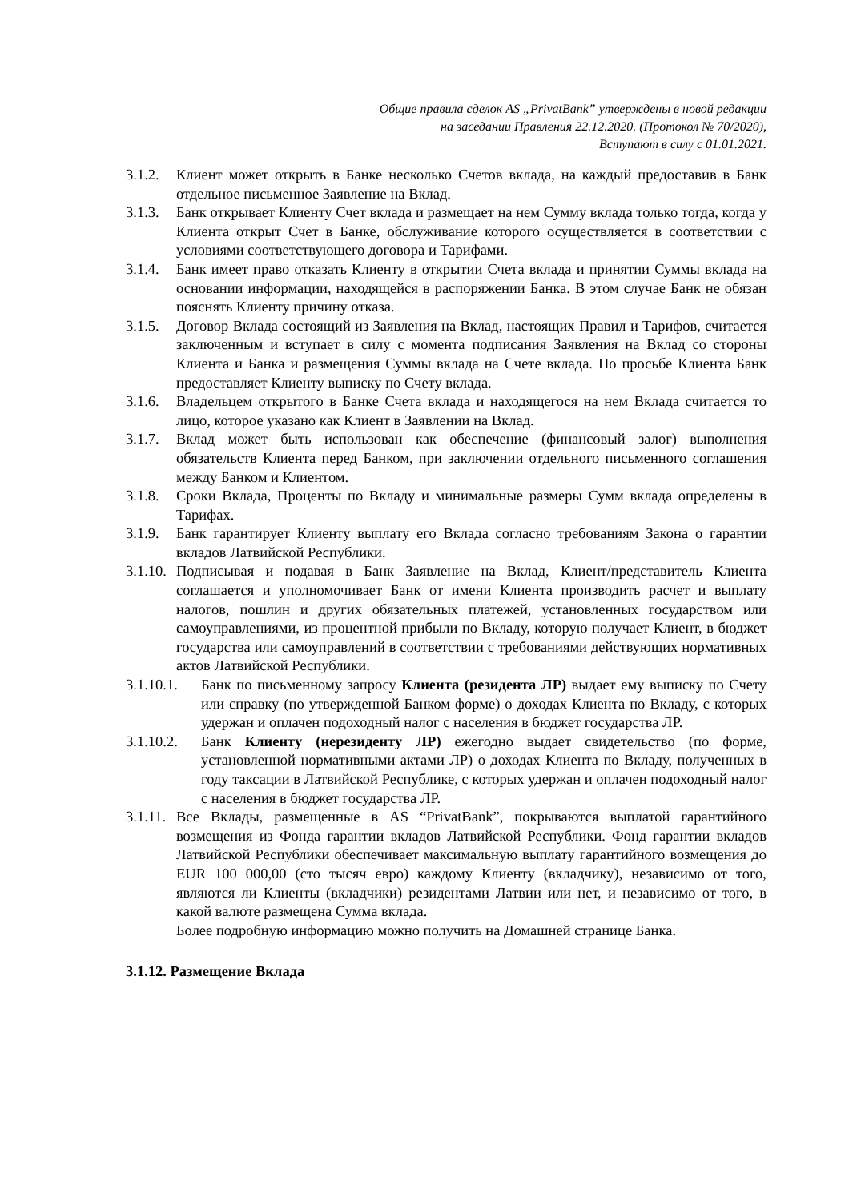Общие правила сделок AS „PrivatBank” утверждены в новой редакции
на заседании Правления 22.12.2020. (Протокол № 70/2020),
Вступают в силу с 01.01.2021.
3.1.2. Клиент может открыть в Банке несколько Счетов вклада, на каждый предоставив в Банк отдельное письменное Заявление на Вклад.
3.1.3. Банк открывает Клиенту Счет вклада и размещает на нем Сумму вклада только тогда, когда у Клиента открыт Счет в Банке, обслуживание которого осуществляется в соответствии с условиями соответствующего договора и Тарифами.
3.1.4. Банк имеет право отказать Клиенту в открытии Счета вклада и принятии Суммы вклада на основании информации, находящейся в распоряжении Банка. В этом случае Банк не обязан пояснять Клиенту причину отказа.
3.1.5. Договор Вклада состоящий из Заявления на Вклад, настоящих Правил и Тарифов, считается заключенным и вступает в силу с момента подписания Заявления на Вклад со стороны Клиента и Банка и размещения Суммы вклада на Счете вклада. По просьбе Клиента Банк предоставляет Клиенту выписку по Счету вклада.
3.1.6. Владельцем открытого в Банке Счета вклада и находящегося на нем Вклада считается то лицо, которое указано как Клиент в Заявлении на Вклад.
3.1.7. Вклад может быть использован как обеспечение (финансовый залог) выполнения обязательств Клиента перед Банком, при заключении отдельного письменного соглашения между Банком и Клиентом.
3.1.8. Сроки Вклада, Проценты по Вкладу и минимальные размеры Сумм вклада определены в Тарифах.
3.1.9. Банк гарантирует Клиенту выплату его Вклада согласно требованиям Закона о гарантии вкладов Латвийской Республики.
3.1.10. Подписывая и подавая в Банк Заявление на Вклад, Клиент/представитель Клиента соглашается и уполномочивает Банк от имени Клиента производить расчет и выплату налогов, пошлин и других обязательных платежей, установленных государством или самоуправлениями, из процентной прибыли по Вкладу, которую получает Клиент, в бюджет государства или самоуправлений в соответствии с требованиями действующих нормативных актов Латвийской Республики.
3.1.10.1. Банк по письменному запросу Клиента (резидента ЛР) выдает ему выписку по Счету или справку (по утвержденной Банком форме) о доходах Клиента по Вкладу, с которых удержан и оплачен подоходный налог с населения в бюджет государства ЛР.
3.1.10.2. Банк Клиенту (нерезиденту ЛР) ежегодно выдает свидетельство (по форме, установленной нормативными актами ЛР) о доходах Клиента по Вкладу, полученных в году таксации в Латвийской Республике, с которых удержан и оплачен подоходный налог с населения в бюджет государства ЛР.
3.1.11. Все Вклады, размещенные в AS “PrivatBank”, покрываются выплатой гарантийного возмещения из Фонда гарантии вкладов Латвийской Республики. Фонд гарантии вкладов Латвийской Республики обеспечивает максимальную выплату гарантийного возмещения до EUR 100 000,00 (сто тысяч евро) каждому Клиенту (вкладчику), независимо от того, являются ли Клиенты (вкладчики) резидентами Латвии или нет, и независимо от того, в какой валюте размещена Сумма вклада.
Более подробную информацию можно получить на Домашней странице Банка.
3.1.12. Размещение Вклада